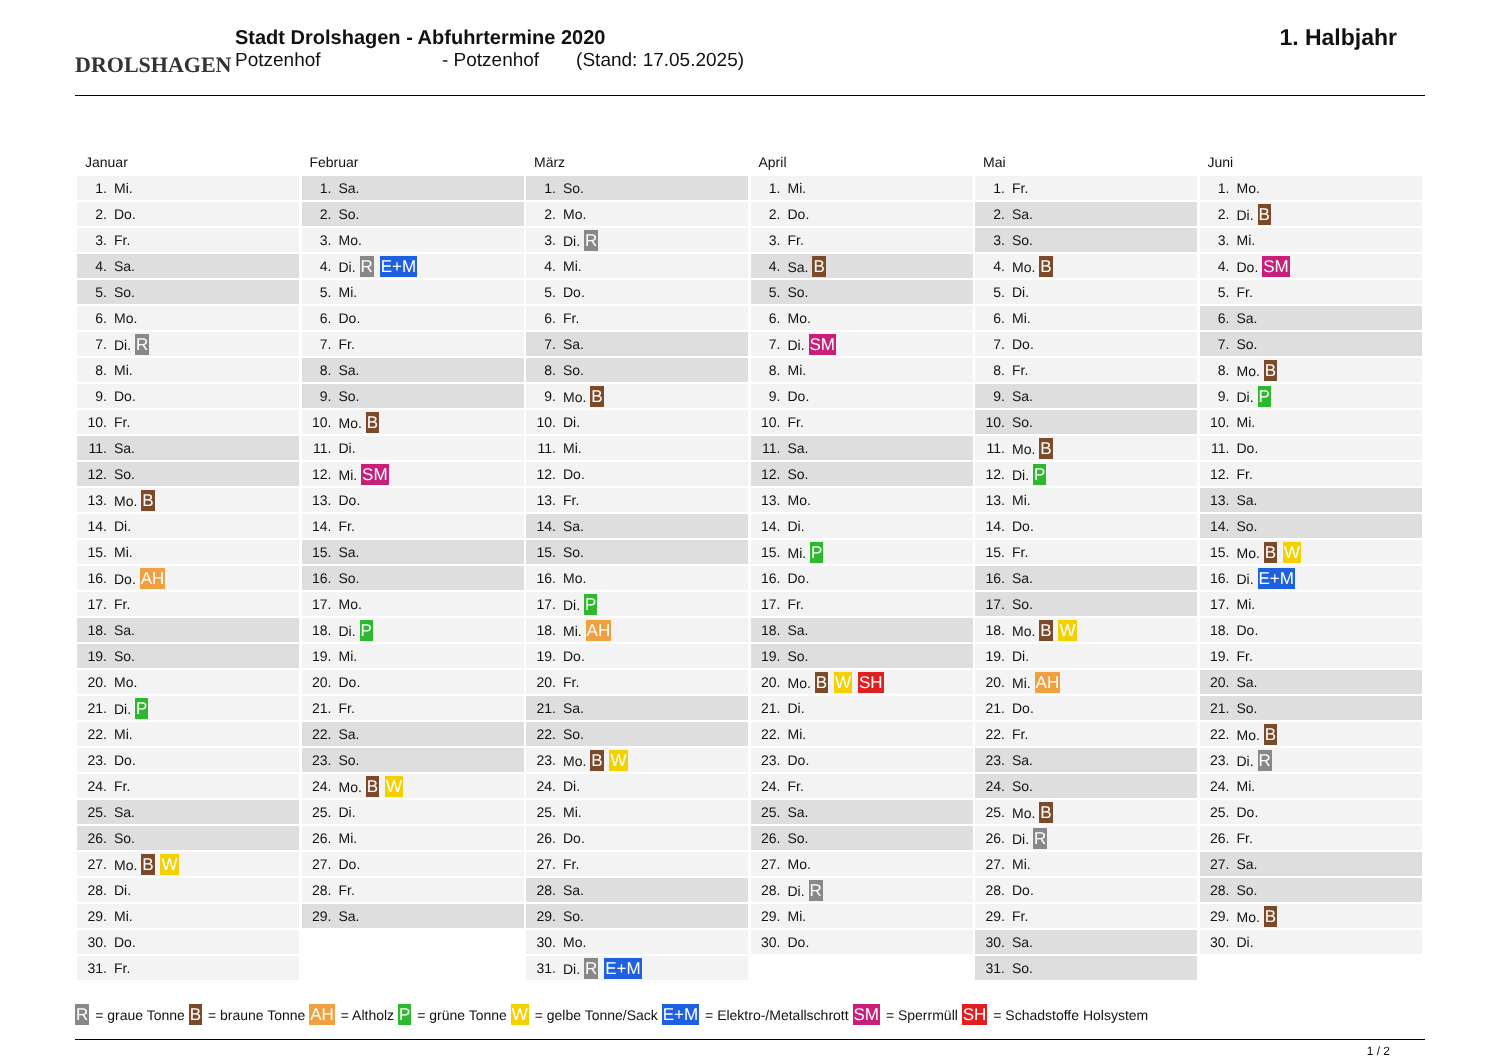DROLSHAGEN
Stadt Drolshagen - Abfuhrtermine 2020
Potzenhof - Potzenhof (Stand: 17.05.2025)
1. Halbjahr
Januar
| 1. | Mi. |
| 2. | Do. |
| 3. | Fr. |
| 4. | Sa. |
| 5. | So. |
| 6. | Mo. |
| 7. | Di. R |
| 8. | Mi. |
| 9. | Do. |
| 10. | Fr. |
| 11. | Sa. |
| 12. | So. |
| 13. | Mo. B |
| 14. | Di. |
| 15. | Mi. |
| 16. | Do. AH |
| 17. | Fr. |
| 18. | Sa. |
| 19. | So. |
| 20. | Mo. |
| 21. | Di. P |
| 22. | Mi. |
| 23. | Do. |
| 24. | Fr. |
| 25. | Sa. |
| 26. | So. |
| 27. | Mo. B W |
| 28. | Di. |
| 29. | Mi. |
| 30. | Do. |
| 31. | Fr. |
Februar
| 1. | Sa. |
| 2. | So. |
| 3. | Mo. |
| 4. | Di. R E+M |
| 5. | Mi. |
| 6. | Do. |
| 7. | Fr. |
| 8. | Sa. |
| 9. | So. |
| 10. | Mo. B |
| 11. | Di. |
| 12. | Mi. SM |
| 13. | Do. |
| 14. | Fr. |
| 15. | Sa. |
| 16. | So. |
| 17. | Mo. |
| 18. | Di. P |
| 19. | Mi. |
| 20. | Do. |
| 21. | Fr. |
| 22. | Sa. |
| 23. | So. |
| 24. | Mo. B W |
| 25. | Di. |
| 26. | Mi. |
| 27. | Do. |
| 28. | Fr. |
| 29. | Sa. |
März
| 1. | So. |
| 2. | Mo. |
| 3. | Di. R |
| 4. | Mi. |
| 5. | Do. |
| 6. | Fr. |
| 7. | Sa. |
| 8. | So. |
| 9. | Mo. B |
| 10. | Di. |
| 11. | Mi. |
| 12. | Do. |
| 13. | Fr. |
| 14. | Sa. |
| 15. | So. |
| 16. | Mo. |
| 17. | Di. P |
| 18. | Mi. AH |
| 19. | Do. |
| 20. | Fr. |
| 21. | Sa. |
| 22. | So. |
| 23. | Mo. B W |
| 24. | Di. |
| 25. | Mi. |
| 26. | Do. |
| 27. | Fr. |
| 28. | Sa. |
| 29. | So. |
| 30. | Mo. |
| 31. | Di. R E+M |
April
| 1. | Mi. |
| 2. | Do. |
| 3. | Fr. |
| 4. | Sa. B |
| 5. | So. |
| 6. | Mo. |
| 7. | Di. SM |
| 8. | Mi. |
| 9. | Do. |
| 10. | Fr. |
| 11. | Sa. |
| 12. | So. |
| 13. | Mo. |
| 14. | Di. |
| 15. | Mi. P |
| 16. | Do. |
| 17. | Fr. |
| 18. | Sa. |
| 19. | So. |
| 20. | Mo. B W SH |
| 21. | Di. |
| 22. | Mi. |
| 23. | Do. |
| 24. | Fr. |
| 25. | Sa. |
| 26. | So. |
| 27. | Mo. |
| 28. | Di. R |
| 29. | Mi. |
| 30. | Do. |
Mai
| 1. | Fr. |
| 2. | Sa. |
| 3. | So. |
| 4. | Mo. B |
| 5. | Di. |
| 6. | Mi. |
| 7. | Do. |
| 8. | Fr. |
| 9. | Sa. |
| 10. | So. |
| 11. | Mo. B |
| 12. | Di. P |
| 13. | Mi. |
| 14. | Do. |
| 15. | Fr. |
| 16. | Sa. |
| 17. | So. |
| 18. | Mo. B W |
| 19. | Di. |
| 20. | Mi. AH |
| 21. | Do. |
| 22. | Fr. |
| 23. | Sa. |
| 24. | So. |
| 25. | Mo. B |
| 26. | Di. R |
| 27. | Mi. |
| 28. | Do. |
| 29. | Fr. |
| 30. | Sa. |
| 31. | So. |
Juni
| 1. | Mo. |
| 2. | Di. B |
| 3. | Mi. |
| 4. | Do. SM |
| 5. | Fr. |
| 6. | Sa. |
| 7. | So. |
| 8. | Mo. B |
| 9. | Di. P |
| 10. | Mi. |
| 11. | Do. |
| 12. | Fr. |
| 13. | Sa. |
| 14. | So. |
| 15. | Mo. B W |
| 16. | Di. E+M |
| 17. | Mi. |
| 18. | Do. |
| 19. | Fr. |
| 20. | Sa. |
| 21. | So. |
| 22. | Mo. B |
| 23. | Di. R |
| 24. | Mi. |
| 25. | Do. |
| 26. | Fr. |
| 27. | Sa. |
| 28. | So. |
| 29. | Mo. B |
| 30. | Di. |
R = graue Tonne B = braune Tonne AH = Altholz P = grüne Tonne W = gelbe Tonne/Sack E+M = Elektro-/Metallschrott SM = Sperrmüll SH = Schadstoffe Holsystem
1 / 2